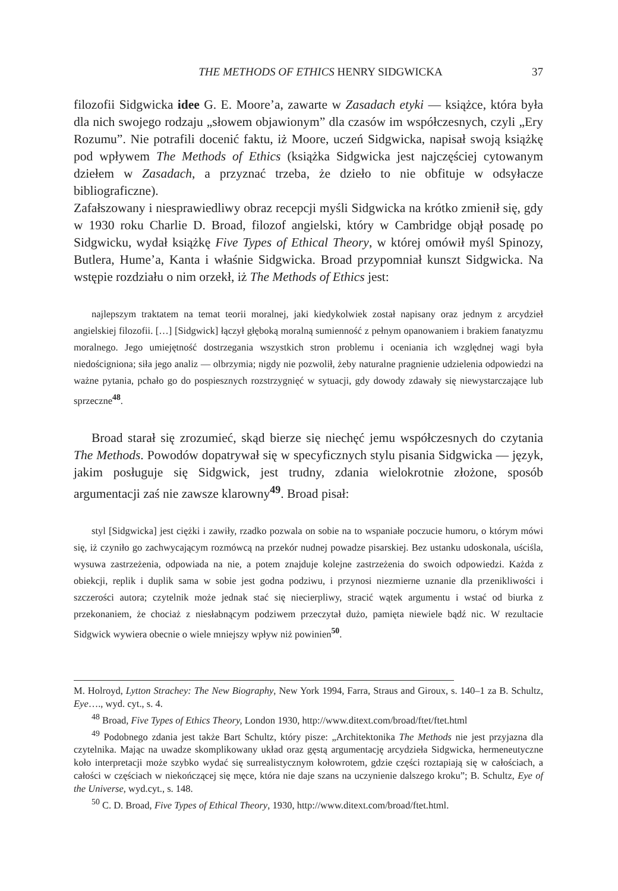THE METHODS OF ETHICS HENRY SIDGWICKA 37
filozofii Sidgwicka idee G. E. Moore’a, zawarte w Zasadach etyki — książce, która była dla nich swojego rodzaju „słowem objawionym” dla czasów im współczesnych, czyli „Ery Rozumu”. Nie potrafili docenić faktu, iż Moore, uczeń Sidgwicka, napisał swoją książkę pod wpływem The Methods of Ethics (książka Sidgwicka jest najczęściej cytowanym dziełem w Zasadach, a przyznać trzeba, że dzieło to nie obfituje w odsyłacze bibliograficzne).
Zafałszowany i niesprawiedliwy obraz recepcji myśli Sidgwicka na krótko zmienił się, gdy w 1930 roku Charlie D. Broad, filozof angielski, który w Cambridge objął posadę po Sidgwicku, wydał książkę Five Types of Ethical Theory, w której omówił myśl Spinozy, Butlera, Hume’a, Kanta i właśnie Sidgwicka. Broad przypomniał kunszt Sidgwicka. Na wstępie rozdziału o nim orzekł, iż The Methods of Ethics jest:
najlepszym traktatem na temat teorii moralnej, jaki kiedykolwiek został napisany oraz jednym z arcydzieł angielskiej filozofii. […] [Sidgwick] łączył głęboką moralną sumienność z pełnym opanowaniem i brakiem fanatyzmu moralnego. Jego umiejętność dostrzegania wszystkich stron problemu i oceniania ich względnej wagi była niedościgniona; siła jego analiz — olbrzymia; nigdy nie pozwolił, żeby naturalne pragnienie udzielenia odpowiedzi na ważne pytania, pchało go do pospiesznych rozstrzygnięć w sytuacji, gdy dowody zdawały się niewystarczające lub sprzeczne<sup>48</sup>.
Broad starał się zrozumieć, skąd bierze się niechęć jemu współczesnych do czytania The Methods. Powodów dopatrywał się w specyficznych stylu pisania Sidgwicka — język, jakim posługuje się Sidgwick, jest trudny, zdania wielokrotnie złożone, sposób argumentacji zaś nie zawsze klarowny<sup>49</sup>. Broad pisał:
styl [Sidgwicka] jest ciężki i zawiły, rzadko pozwala on sobie na to wspaniałe poczucie humoru, o którym mówi się, iż czyniło go zachwycającym rozmówcą na przekór nudnej powadze pisarskiej. Bez ustanku udoskonala, uściśla, wysuwa zastrzeżenia, odpowiada na nie, a potem znajduje kolejne zastrzeżenia do swoich odpowiedzi. Każda z obiekcji, replik i duplik sama w sobie jest godna podziwu, i przynosi niezmierne uznanie dla przenikliwości i szczerości autora; czytelnik może jednak stać się niecierpliwy, stracić wątek argumentu i wstać od biurka z przekonaniem, że chociaż z niesłabnącym podziwem przeczytał dużo, pamięta niewiele bądź nic. W rezultacie Sidgwick wywiera obecnie o wiele mniejszy wpływ niż powinien<sup>50</sup>.
M. Holroyd, Lytton Strachey: The New Biography, New York 1994, Farra, Straus and Giroux, s. 140–1 za B. Schultz, Eye…., wyd. cyt., s. 4.
<sup>48</sup> Broad, Five Types of Ethics Theory, London 1930, http://www.ditext.com/broad/ftet/ftet.html
<sup>49</sup> Podobnego zdania jest także Bart Schultz, który pisze: „Architektonika The Methods nie jest przyjazna dla czytelnika. Mając na uwadze skomplikowany układ oraz gęstą argumentację arcydzieła Sidgwicka, hermeneutyczne koło interpretacji może szybko wydać się surrealistycznym kołowrotem, gdzie części roztapiają się w całościach, a całości w częściach w niekończącej się męce, która nie daje szans na uczynienie dalszego kroku”; B. Schultz, Eye of the Universe, wyd.cyt., s. 148.
<sup>50</sup> C. D. Broad, Five Types of Ethical Theory, 1930, http://www.ditext.com/broad/ftet.html.